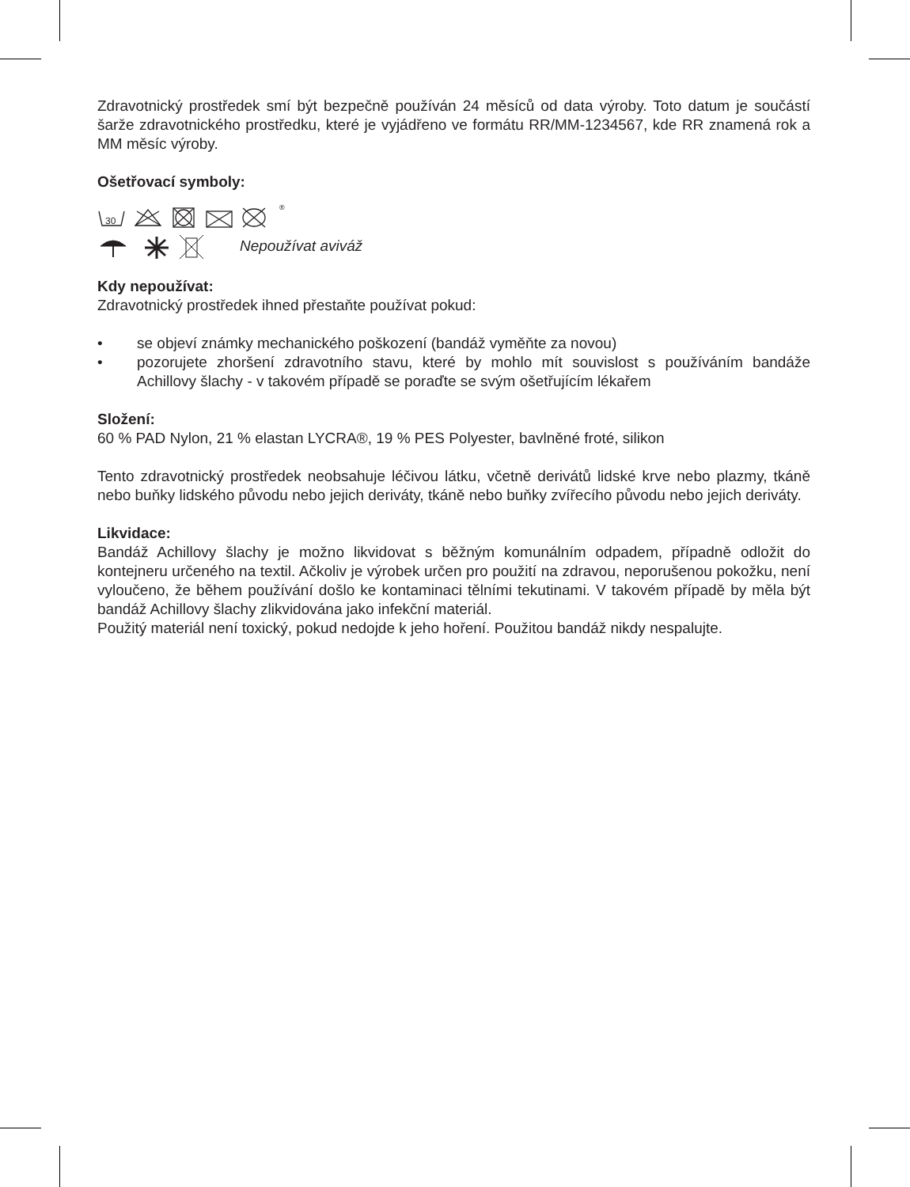Zdravotnický prostředek smí být bezpečně používán 24 měsíců od data výroby. Toto datum je součástí šarže zdravotnického prostředku, které je vyjádřeno ve formátu RR/MM-1234567, kde RR znamená rok a MM měsíc výroby.
Ošetřovací symboly:
30
®
Nepoužívat aviváž
Kdy nepoužívat:
Zdravotnický prostředek ihned přestaňte používat pokud:
• se objeví známky mechanického poškození (bandáž vyměňte za novou)
• pozorujete zhoršení zdravotního stavu, které by mohlo mít souvislost s používáním bandáže Achillovy šlachy - v takovém případě se poraďte se svým ošetřujícím lékařem
Složení:
60 % PAD Nylon, 21 % elastan LYCRA®, 19 % PES Polyester, bavlněné froté, silikon
Tento zdravotnický prostředek neobsahuje léčivou látku, včetně derivátů lidské krve nebo plazmy, tkáně nebo buňky lidského původu nebo jejich deriváty, tkáně nebo buňky zvířecího původu nebo jejich deriváty.
Likvidace:
Bandáž Achillovy šlachy je možno likvidovat s běžným komunálním odpadem, případně odložit do kontejneru určeného na textil. Ačkoliv je výrobek určen pro použití na zdravou, neporušenou pokožku, není vyloučeno, že během používání došlo ke kontaminaci tělními tekutinami. V takovém případě by měla být bandáž Achillovy šlachy zlikvidována jako infekční materiál.
Použitý materiál není toxický, pokud nedojde k jeho hoření. Použitou bandáž nikdy nespalujte.